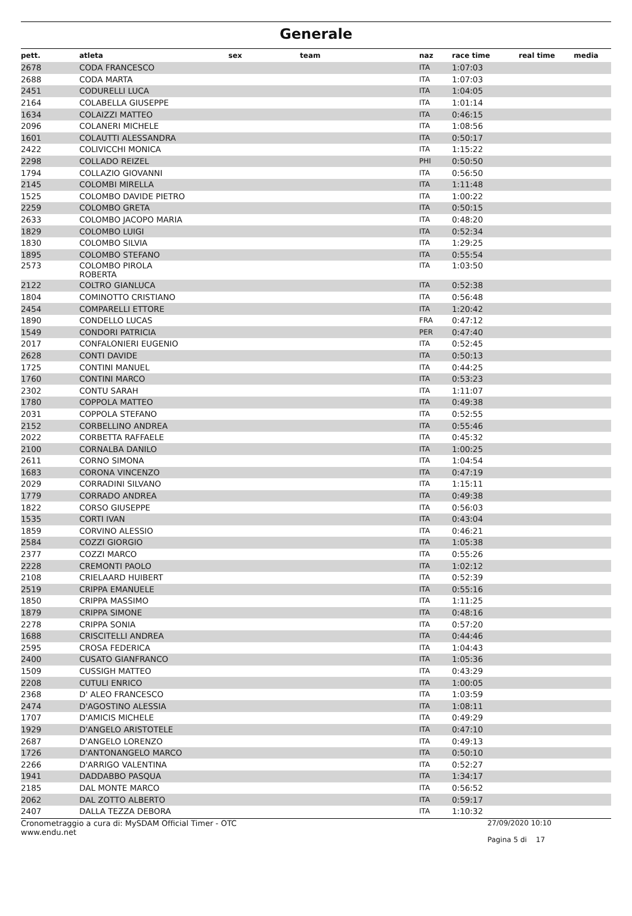Generale
| pett. | atleta | sex | team | naz | race time | real time | media |
| --- | --- | --- | --- | --- | --- | --- | --- |
| 2678 | CODA FRANCESCO | | | ITA | 1:07:03 | | |
| 2688 | CODA MARTA | | | ITA | 1:07:03 | | |
| 2451 | CODURELLI LUCA | | | ITA | 1:04:05 | | |
| 2164 | COLABELLA GIUSEPPE | | | ITA | 1:01:14 | | |
| 1634 | COLAIZZI MATTEO | | | ITA | 0:46:15 | | |
| 2096 | COLANERI MICHELE | | | ITA | 1:08:56 | | |
| 1601 | COLAUTTI ALESSANDRA | | | ITA | 0:50:17 | | |
| 2422 | COLIVICCHI MONICA | | | ITA | 1:15:22 | | |
| 2298 | COLLADO REIZEL | | | PHI | 0:50:50 | | |
| 1794 | COLLAZIO GIOVANNI | | | ITA | 0:56:50 | | |
| 2145 | COLOMBI MIRELLA | | | ITA | 1:11:48 | | |
| 1525 | COLOMBO DAVIDE PIETRO | | | ITA | 1:00:22 | | |
| 2259 | COLOMBO GRETA | | | ITA | 0:50:15 | | |
| 2633 | COLOMBO JACOPO MARIA | | | ITA | 0:48:20 | | |
| 1829 | COLOMBO LUIGI | | | ITA | 0:52:34 | | |
| 1830 | COLOMBO SILVIA | | | ITA | 1:29:25 | | |
| 1895 | COLOMBO STEFANO | | | ITA | 0:55:54 | | |
| 2573 | COLOMBO PIROLA ROBERTA | | | ITA | 1:03:50 | | |
| 2122 | COLTRO GIANLUCA | | | ITA | 0:52:38 | | |
| 1804 | COMINOTTO CRISTIANO | | | ITA | 0:56:48 | | |
| 2454 | COMPARELLI ETTORE | | | ITA | 1:20:42 | | |
| 1890 | CONDELLO LUCAS | | | FRA | 0:47:12 | | |
| 1549 | CONDORI PATRICIA | | | PER | 0:47:40 | | |
| 2017 | CONFALONIERI EUGENIO | | | ITA | 0:52:45 | | |
| 2628 | CONTI DAVIDE | | | ITA | 0:50:13 | | |
| 1725 | CONTINI MANUEL | | | ITA | 0:44:25 | | |
| 1760 | CONTINI MARCO | | | ITA | 0:53:23 | | |
| 2302 | CONTU SARAH | | | ITA | 1:11:07 | | |
| 1780 | COPPOLA MATTEO | | | ITA | 0:49:38 | | |
| 2031 | COPPOLA STEFANO | | | ITA | 0:52:55 | | |
| 2152 | CORBELLINO ANDREA | | | ITA | 0:55:46 | | |
| 2022 | CORBETTA RAFFAELE | | | ITA | 0:45:32 | | |
| 2100 | CORNALBA DANILO | | | ITA | 1:00:25 | | |
| 2611 | CORNO SIMONA | | | ITA | 1:04:54 | | |
| 1683 | CORONA VINCENZO | | | ITA | 0:47:19 | | |
| 2029 | CORRADINI SILVANO | | | ITA | 1:15:11 | | |
| 1779 | CORRADO ANDREA | | | ITA | 0:49:38 | | |
| 1822 | CORSO GIUSEPPE | | | ITA | 0:56:03 | | |
| 1535 | CORTI IVAN | | | ITA | 0:43:04 | | |
| 1859 | CORVINO ALESSIO | | | ITA | 0:46:21 | | |
| 2584 | COZZI GIORGIO | | | ITA | 1:05:38 | | |
| 2377 | COZZI MARCO | | | ITA | 0:55:26 | | |
| 2228 | CREMONTI PAOLO | | | ITA | 1:02:12 | | |
| 2108 | CRIELAARD HUIBERT | | | ITA | 0:52:39 | | |
| 2519 | CRIPPA EMANUELE | | | ITA | 0:55:16 | | |
| 1850 | CRIPPA MASSIMO | | | ITA | 1:11:25 | | |
| 1879 | CRIPPA SIMONE | | | ITA | 0:48:16 | | |
| 2278 | CRIPPA SONIA | | | ITA | 0:57:20 | | |
| 1688 | CRISCITELLI ANDREA | | | ITA | 0:44:46 | | |
| 2595 | CROSA FEDERICA | | | ITA | 1:04:43 | | |
| 2400 | CUSATO GIANFRANCO | | | ITA | 1:05:36 | | |
| 1509 | CUSSIGH MATTEO | | | ITA | 0:43:29 | | |
| 2208 | CUTULI ENRICO | | | ITA | 1:00:05 | | |
| 2368 | D' ALEO FRANCESCO | | | ITA | 1:03:59 | | |
| 2474 | D'AGOSTINO ALESSIA | | | ITA | 1:08:11 | | |
| 1707 | D'AMICIS MICHELE | | | ITA | 0:49:29 | | |
| 1929 | D'ANGELO ARISTOTELE | | | ITA | 0:47:10 | | |
| 2687 | D'ANGELO LORENZO | | | ITA | 0:49:13 | | |
| 1726 | D'ANTONANGELO MARCO | | | ITA | 0:50:10 | | |
| 2266 | D'ARRIGO VALENTINA | | | ITA | 0:52:27 | | |
| 1941 | DADDABBO PASQUA | | | ITA | 1:34:17 | | |
| 2185 | DAL MONTE MARCO | | | ITA | 0:56:52 | | |
| 2062 | DAL ZOTTO ALBERTO | | | ITA | 0:59:17 | | |
| 2407 | DALLA TEZZA DEBORA | | | ITA | 1:10:32 | | |
Cronometraggio a cura di: MySDAM Official Timer - OTC
www.endu.net
27/09/2020 10:10
Pagina 5 di 17